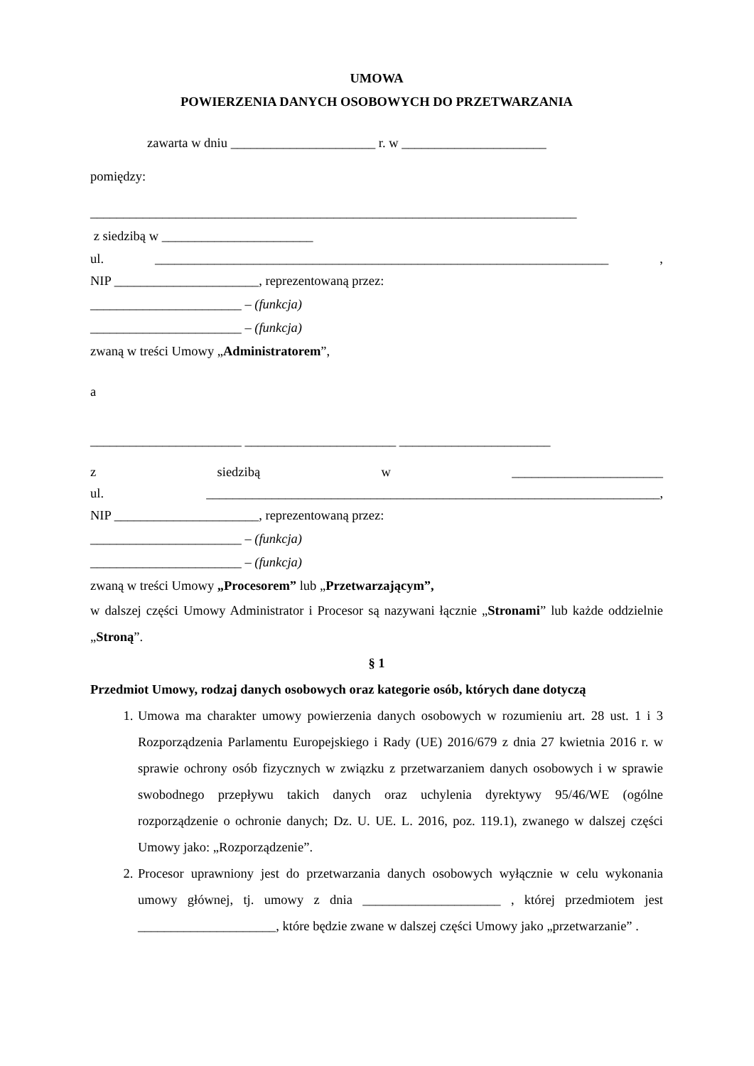UMOWA
POWIERZENIA DANYCH OSOBOWYCH DO PRZETWARZANIA
zawarta w dniu ______________________ r. w ______________________
pomiędzy:
__________________________________________________________________________
z siedzibą w _______________________
ul. _____________________________________________________________________,
NIP ______________________, reprezentowaną przez:
_______________________ – (funkcja)
_______________________ – (funkcja)
zwaną w treści Umowy „Administratorem”,
a
_______________________ _______________________ _______________________
z siedzibą w _______________________
ul. _____________________________________________________________________,
NIP ______________________, reprezentowaną przez:
_______________________ – (funkcja)
_______________________ – (funkcja)
zwaną w treści Umowy „Procesorem” lub „Przetwarzającym”,
w dalszej części Umowy Administrator i Procesor są nazywani łącznie „Stronami” lub każde oddzielnie „Stroną”.
§ 1
Przedmiot Umowy, rodzaj danych osobowych oraz kategorie osób, których dane dotyczą
1. Umowa ma charakter umowy powierzenia danych osobowych w rozumieniu art. 28 ust. 1 i 3 Rozporządzenia Parlamentu Europejskiego i Rady (UE) 2016/679 z dnia 27 kwietnia 2016 r. w sprawie ochrony osób fizycznych w związku z przetwarzaniem danych osobowych i w sprawie swobodnego przepływu takich danych oraz uchylenia dyrektywy 95/46/WE (ogólne rozporządzenie o ochronie danych; Dz. U. UE. L. 2016, poz. 119.1), zwanego w dalszej części Umowy jako: „Rozporządzenie”.
2. Procesor uprawniony jest do przetwarzania danych osobowych wyłącznie w celu wykonania umowy głównej, tj. umowy z dnia _____________________ , której przedmiotem jest _____________________, które będzie zwane w dalszej części Umowy jako „przetwarzanie” .